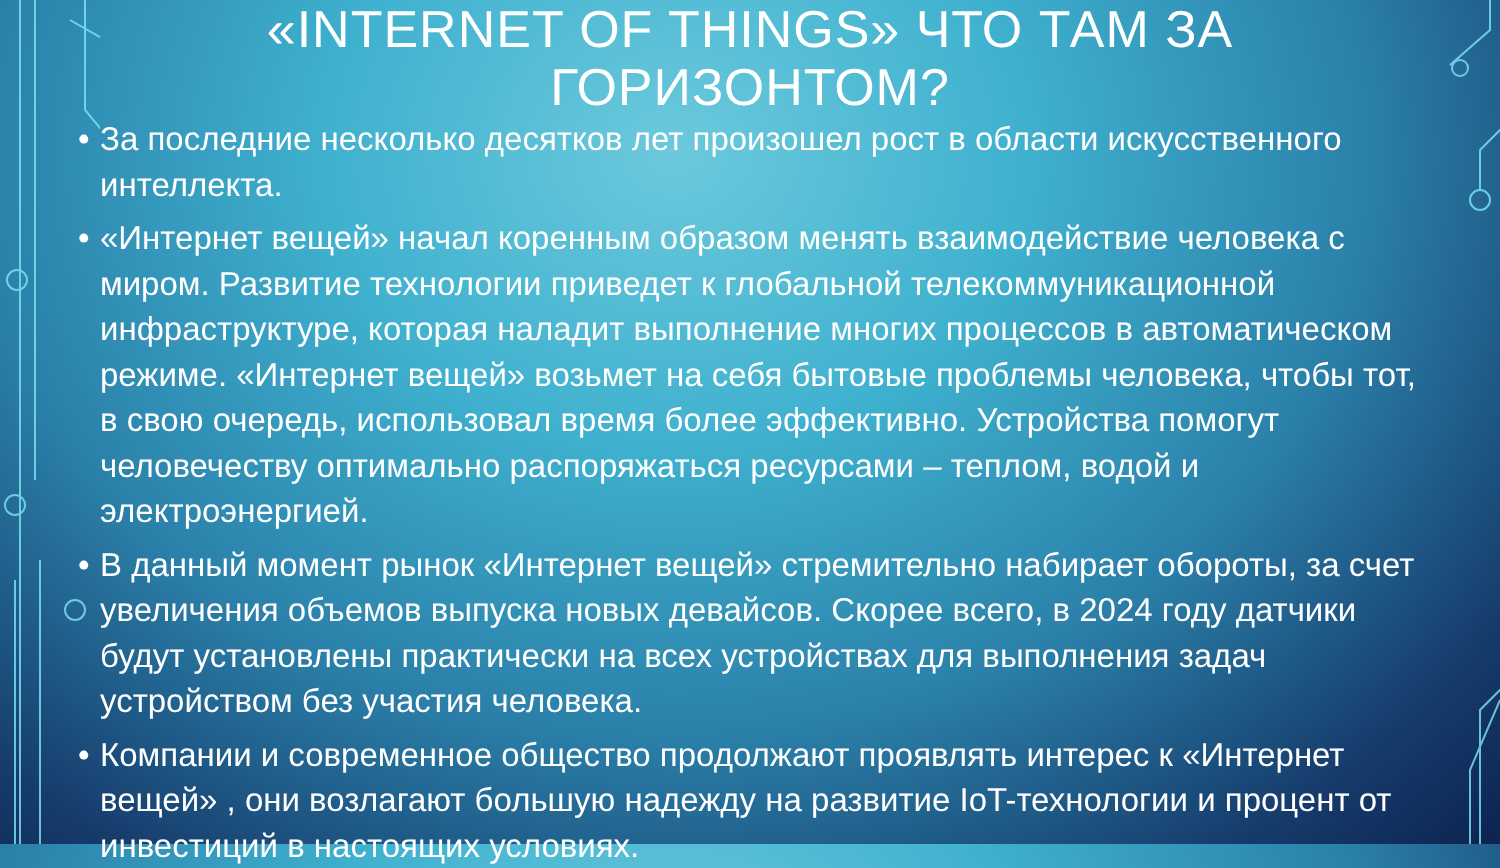«INTERNET OF THINGS» ЧТО ТАМ ЗА ГОРИЗОНТОМ?
• За последние несколько десятков лет произошел рост в области искусственного интеллекта.
• «Интернет вещей» начал коренным образом менять взаимодействие человека с миром. Развитие технологии приведет к глобальной телекоммуникационной инфраструктуре, которая наладит выполнение многих процессов в автоматическом режиме. «Интернет вещей» возьмет на себя бытовые проблемы человека, чтобы тот, в свою очередь, использовал время более эффективно. Устройства помогут человечеству оптимально распоряжаться ресурсами – теплом, водой и электроэнергией.
• В данный момент рынок «Интернет вещей» стремительно набирает обороты, за счет увеличения объемов выпуска новых девайсов. Скорее всего, в 2024 году датчики будут установлены практически на всех устройствах для выполнения задач устройством без участия человека.
• Компании и современное общество продолжают проявлять интерес к «Интернет вещей» , они возлагают большую надежду на развитие IoT-технологии и процент от инвестиций в настоящих условиях.